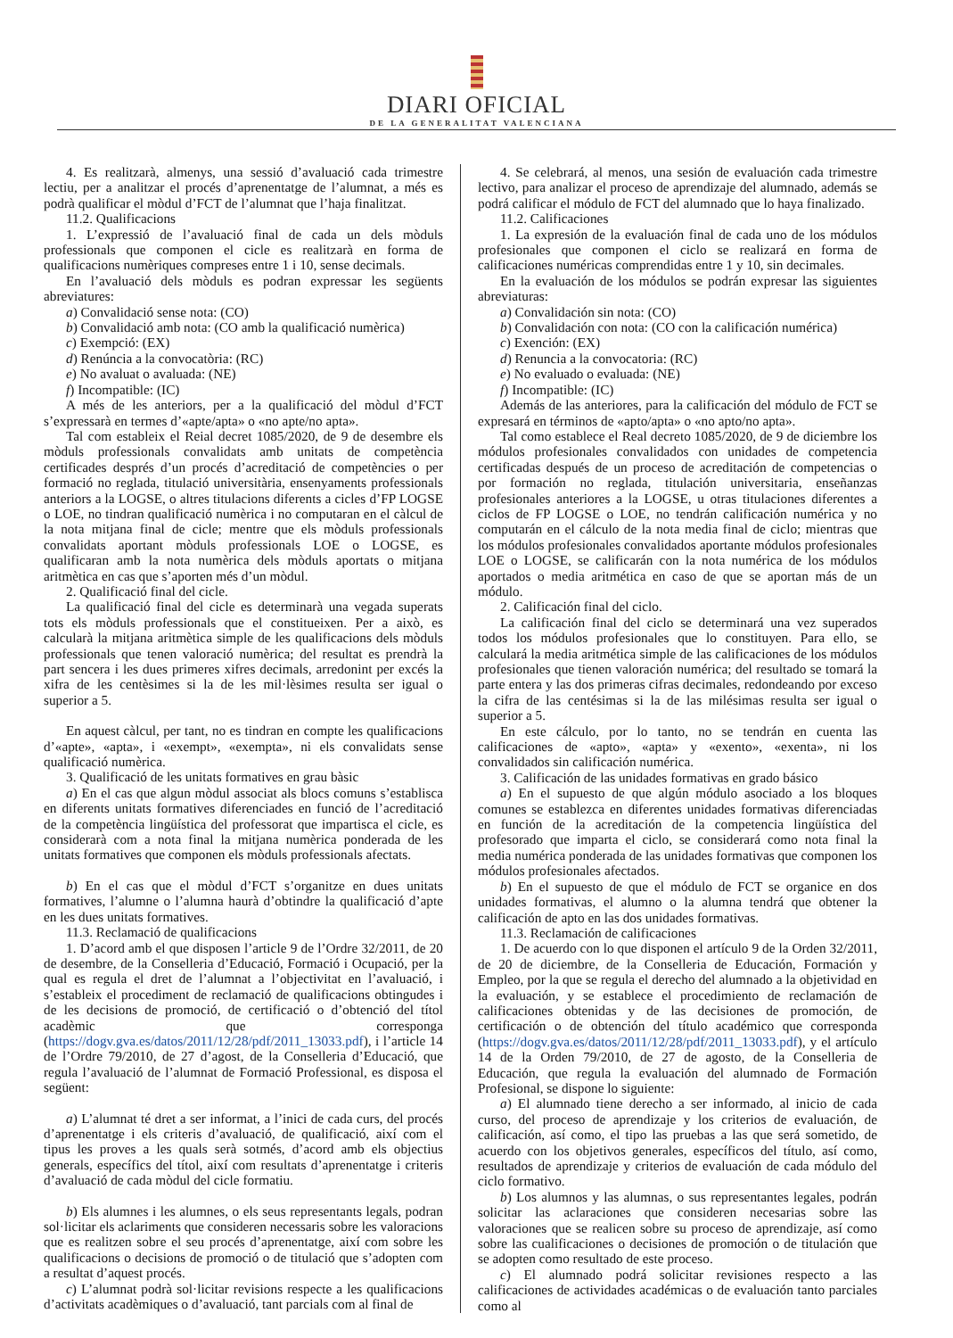DIARI OFICIAL
DE LA GENERALITAT VALENCIANA
4. Es realitzarà, almenys, una sessió d’avaluació cada trimestre lectiu, per a analitzar el procés d’aprenentatge de l’alumnat, a més es podrà qualificar el mòdul d’FCT de l’alumnat que l’haja finalitzat.
11.2. Qualificacions
1. L’expressió de l’avaluació final de cada un dels mòduls professionals que componen el cicle es realitzarà en forma de qualificacions numèriques compreses entre 1 i 10, sense decimals.
En l’avaluació dels mòduls es podran expressar les següents abreviatures:
a) Convalidació sense nota: (CO)
b) Convalidació amb nota: (CO amb la qualificació numèrica)
c) Exempció: (EX)
d) Renúncia a la convocatòria: (RC)
e) No avaluat o avaluada: (NE)
f) Incompatible: (IC)
A més de les anteriors, per a la qualificació del mòdul d’FCT s’expressarà en termes d’«apte/apta» o «no apte/no apta».
Tal com estableix el Reial decret 1085/2020, de 9 de desembre els mòduls professionals convalidats amb unitats de competència certificades després d’un procés d’acreditació de competències o per formació no reglada, titulació universitària, ensenyaments professionals anteriors a la LOGSE, o altres titulacions diferents a cicles d’FP LOGSE o LOE, no tindran qualificació numèrica i no computaran en el càlcul de la nota mitjana final de cicle; mentre que els mòduls professionals convalidats aportant mòduls professionals LOE o LOGSE, es qualificaran amb la nota numèrica dels mòduls aportats o mitjana aritmètica en cas que s’aporten més d’un mòdul.
2. Qualificació final del cicle.
La qualificació final del cicle es determinarà una vegada superats tots els mòduls professionals que el constitueixen. Per a això, es calcularà la mitjana aritmètica simple de les qualificacions dels mòduls professionals que tenen valoració numèrica; del resultat es prendrà la part sencera i les dues primeres xifres decimals, arredonint per excés la xifra de les centèsimes si la de les mil·lèsimes resulta ser igual o superior a 5.
En aquest càlcul, per tant, no es tindran en compte les qualificacions d’«apte», «apta», i «exempt», «exempta», ni els convalidats sense qualificació numèrica.
3. Qualificació de les unitats formatives en grau bàsic
a) En el cas que algun mòdul associat als blocs comuns s’establisca en diferents unitats formatives diferenciades en funció de l’acreditació de la competència lingüística del professorat que impartisca el cicle, es considerarà com a nota final la mitjana numèrica ponderada de les unitats formatives que componen els mòduls professionals afectats.
b) En el cas que el mòdul d’FCT s’organitze en dues unitats formatives, l’alumne o l’alumna haurà d’obtindre la qualificació d’apte en les dues unitats formatives.
11.3. Reclamació de qualificacions
1. D’acord amb el que disposen l’article 9 de l’Ordre 32/2011, de 20 de desembre, de la Conselleria d’Educació, Formació i Ocupació, per la qual es regula el dret de l’alumnat a l’objectivitat en l’avaluació, i s’estableix el procediment de reclamació de qualificacions obtingudes i de les decisions de promoció, de certificació o d’obtenció del títol acadèmic que corresponga (https://dogv.gva.es/datos/2011/12/28/pdf/2011_13033.pdf), i l’article 14 de l’Ordre 79/2010, de 27 d’agost, de la Conselleria d’Educació, que regula l’avaluació de l’alumnat de Formació Professional, es disposa el següent:
a) L’alumnat té dret a ser informat, a l’inici de cada curs, del procés d’aprenentatge i els criteris d’avaluació, de qualificació, així com el tipus les proves a les quals serà sotmés, d’acord amb els objectius generals, específics del títol, així com resultats d’aprenentatge i criteris d’avaluació de cada mòdul del cicle formatiu.
b) Els alumnes i les alumnes, o els seus representants legals, podran sol·licitar els aclariments que consideren necessaris sobre les valoracions que es realitzen sobre el seu procés d’aprenentatge, així com sobre les qualificacions o decisions de promoció o de titulació que s’adopten com a resultat d’aquest procés.
c) L’alumnat podrà sol·licitar revisions respecte a les qualificacions d’activitats acadèmiques o d’avaluació, tant parcials com al final de
4. Se celebrará, al menos, una sesión de evaluación cada trimestre lectivo, para analizar el proceso de aprendizaje del alumnado, además se podrá calificar el módulo de FCT del alumnado que lo haya finalizado.
11.2. Calificaciones
1. La expresión de la evaluación final de cada uno de los módulos profesionales que componen el ciclo se realizará en forma de calificaciones numéricas comprendidas entre 1 y 10, sin decimales.
En la evaluación de los módulos se podrán expresar las siguientes abreviaturas:
a) Convalidación sin nota: (CO)
b) Convalidación con nota: (CO con la calificación numérica)
c) Exención: (EX)
d) Renuncia a la convocatoria: (RC)
e) No evaluado o evaluada: (NE)
f) Incompatible: (IC)
Además de las anteriores, para la calificación del módulo de FCT se expresará en términos de «apto/apta» o «no apto/no apta».
Tal como establece el Real decreto 1085/2020, de 9 de diciembre los módulos profesionales convalidados con unidades de competencia certificadas después de un proceso de acreditación de competencias o por formación no reglada, titulación universitaria, enseñanzas profesionales anteriores a la LOGSE, u otras titulaciones diferentes a ciclos de FP LOGSE o LOE, no tendrán calificación numérica y no computarán en el cálculo de la nota media final de ciclo; mientras que los módulos profesionales convalidados aportante módulos profesionales LOE o LOGSE, se calificarán con la nota numérica de los módulos aportados o media aritmética en caso de que se aportan más de un módulo.
2. Calificación final del ciclo.
La calificación final del ciclo se determinará una vez superados todos los módulos profesionales que lo constituyen. Para ello, se calculará la media aritmética simple de las calificaciones de los módulos profesionales que tienen valoración numérica; del resultado se tomará la parte entera y las dos primeras cifras decimales, redondeando por exceso la cifra de las centésimas si la de las milésimas resulta ser igual o superior a 5.
En este cálculo, por lo tanto, no se tendrán en cuenta las calificaciones de «apto», «apta» y «exento», «exenta», ni los convalidados sin calificación numérica.
3. Calificación de las unidades formativas en grado básico
a) En el supuesto de que algún módulo asociado a los bloques comunes se establezca en diferentes unidades formativas diferenciadas en función de la acreditación de la competencia lingüística del profesorado que imparta el ciclo, se considerará como nota final la media numérica ponderada de las unidades formativas que componen los módulos profesionales afectados.
b) En el supuesto de que el módulo de FCT se organice en dos unidades formativas, el alumno o la alumna tendrá que obtener la calificación de apto en las dos unidades formativas.
11.3. Reclamación de calificaciones
1. De acuerdo con lo que disponen el artículo 9 de la Orden 32/2011, de 20 de diciembre, de la Conselleria de Educación, Formación y Empleo, por la que se regula el derecho del alumnado a la objetividad en la evaluación, y se establece el procedimiento de reclamación de calificaciones obtenidas y de las decisiones de promoción, de certificación o de obtención del título académico que corresponda (https://dogv.gva.es/datos/2011/12/28/pdf/2011_13033.pdf), y el artículo 14 de la Orden 79/2010, de 27 de agosto, de la Conselleria de Educación, que regula la evaluación del alumnado de Formación Profesional, se dispone lo siguiente:
a) El alumnado tiene derecho a ser informado, al inicio de cada curso, del proceso de aprendizaje y los criterios de evaluación, de calificación, así como, el tipo las pruebas a las que será sometido, de acuerdo con los objetivos generales, específicos del título, así como, resultados de aprendizaje y criterios de evaluación de cada módulo del ciclo formativo.
b) Los alumnos y las alumnas, o sus representantes legales, podrán solicitar las aclaraciones que consideren necesarias sobre las valoraciones que se realicen sobre su proceso de aprendizaje, así como sobre las cualificaciones o decisiones de promoción o de titulación que se adopten como resultado de este proceso.
c) El alumnado podrá solicitar revisiones respecto a las calificaciones de actividades académicas o de evaluación tanto parciales como al